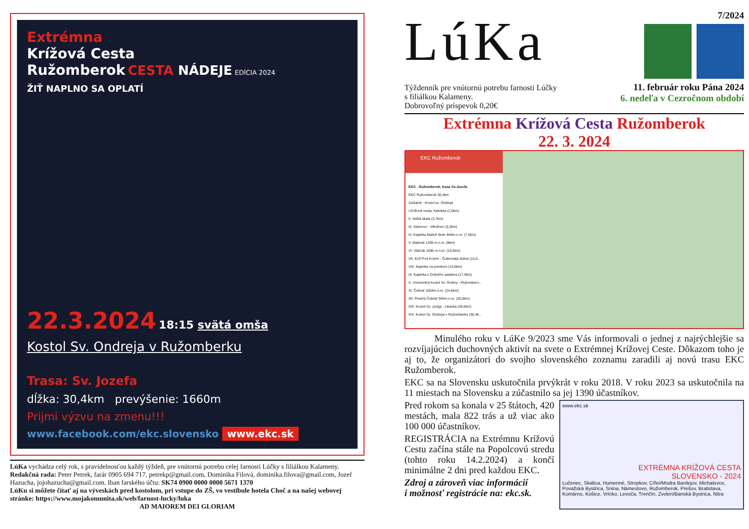Extrémna
Krížová Cesta
Ružomberok CESTA NÁDEJE EDÍCIA 2024
ŽIŤ NAPLNO SA OPLATÍ
22.3.2024 18:15 svätá omša
Kostol Sv. Ondreja v Ružomberku
Trasa: Sv. Jozefa
dĺžka: 30,4km prevýšenie: 1660m
Prijmi výzvu na zmenu!!!
www.facebook.com/ekc.slovensko www.ekc.sk
LúKa vychádza celý rok, s pravidelnosťou každý týždeň, pre vnútornú potrebu celej farnosti Lúčky s filiálkou Kalameny.
Redakčná rada: Peter Petrek, farár 0905 694 717, petrekp@gmail.com, Dominika Filová, dominika.filova@gmail.com, Jozef Hazucha, jojohazucha@gmail.com. Iban farského účtu: SK74 0900 0000 0000 5671 1370
LúKu si môžete čítať aj na výveskách pred kostolom, pri vstupe do ZŠ, vo vestibule hotela Choč a na našej webovej stránke: https://www.mojakomunita.sk/web/farnost-lucky/luka
AD MAIOREM DEI GLORIAM
LúKa
Týždenník pre vnútornú potrebu farnosti Lúčky
s filiálkou Kalameny.
Dobrovoľný príspevok 0,20€
7/2024
11. február roku Pána 2024
6. nedeľa v Cezročnom období
Extrémna Krížová Cesta Ružomberok
22. 3. 2024
EKC Ružomberok
EKC - Ružomberok, trasa Sv.Jozefa
EKC Ružomberok 30,4km
Začiatok - Kostol sv. Ondreja
I.Krížová cesta, Kalvária (1,5km)
II. Veľká skala (3,7km)
III. Sidorovo - Vlkolínec (5,3km)
IV. Kaplnka Malinô Brdo 940m.n.m. (7,5km)
V. Malinné 1209 m.n.m. (9km)
VI. Vtáčnik 1090 m.n.m. (10,5km)
VII. Kríž Pod Kozím - Čutkovská dolina (13,5...
VIII. Kaplnka za potokom (15,6km)
IX. Kaplnka u Dobrého pastiera (17,3km)
X. Univerzitný kostol Sv. Rodiny - Ružombero...
XI. Čebrať 1054m.n.m. (24,6km)
XII. Predný Čebrať 945m.n.m. (25,6km)
XIII. Kostol Sv. Juraja - Likavka (28,6km)
XIV. Kostol Sv. Ondreja v Ružomberku (30,4k...
Minulého roku v LúKe 9/2023 sme Vás informovali o jednej z najrýchlejšie sa rozvíjajúcich duchovných aktivít na svete o Extrémnej Krížovej Ceste. Dôkazom toho je aj to, že organizátori do svojho slovenského zoznamu zaradili aj novú trasu EKC Ružomberok.
EKC sa na Slovensku uskutočnila prvýkrát v roku 2018. V roku 2023 sa uskutočnila na 11 miestach na Slovensku a zúčastnilo sa jej 1390 účastníkov.
www.ekc.sk
EXTRÉMNA KRÍŽOVÁ CESTA
SLOVENSKO - 2024
Lučenec, Skalica, Humenné, Stropkov, Cífer/Modra Bardejov, Michalovce, Považská Bystrica, Snina, Námestovo, Ružomberok, Prešov, Bratislava, Komárno, Košice, Vrícko, Levoča, Trenčín, Zvolen/Banská Bystrica, Nitra
Pred rokom sa konala v 25 štátoch, 420 mestách, mala 822 trás a už viac ako 100 000 účastníkov.
REGISTRÁCIA na Extrémnu Krížovú Cestu začína stále na Popolcovú stredu (tohto roku 14.2.2024) a končí minimálne 2 dni pred každou EKC.
Zdroj a zároveň viac informácií
i možnosť registrácie na: ekc.sk.